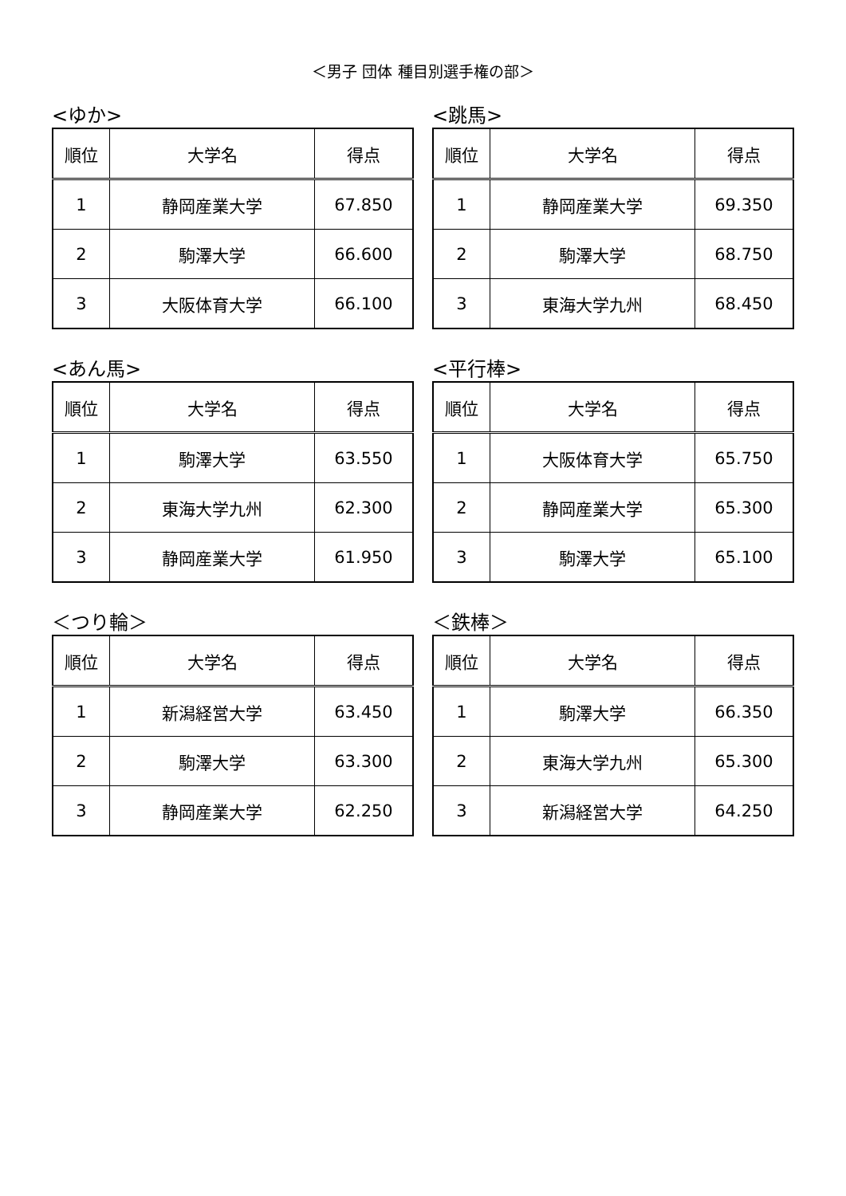＜男子 団体 種目別選手権の部＞
<ゆか>
| 順位 | 大学名 | 得点 |
| --- | --- | --- |
| 1 | 静岡産業大学 | 67.850 |
| 2 | 駒澤大学 | 66.600 |
| 3 | 大阪体育大学 | 66.100 |
<跳馬>
| 順位 | 大学名 | 得点 |
| --- | --- | --- |
| 1 | 静岡産業大学 | 69.350 |
| 2 | 駒澤大学 | 68.750 |
| 3 | 東海大学九州 | 68.450 |
<あん馬>
| 順位 | 大学名 | 得点 |
| --- | --- | --- |
| 1 | 駒澤大学 | 63.550 |
| 2 | 東海大学九州 | 62.300 |
| 3 | 静岡産業大学 | 61.950 |
<平行棒>
| 順位 | 大学名 | 得点 |
| --- | --- | --- |
| 1 | 大阪体育大学 | 65.750 |
| 2 | 静岡産業大学 | 65.300 |
| 3 | 駒澤大学 | 65.100 |
＜つり輪＞
| 順位 | 大学名 | 得点 |
| --- | --- | --- |
| 1 | 新潟経営大学 | 63.450 |
| 2 | 駒澤大学 | 63.300 |
| 3 | 静岡産業大学 | 62.250 |
＜鉄棒＞
| 順位 | 大学名 | 得点 |
| --- | --- | --- |
| 1 | 駒澤大学 | 66.350 |
| 2 | 東海大学九州 | 65.300 |
| 3 | 新潟経営大学 | 64.250 |